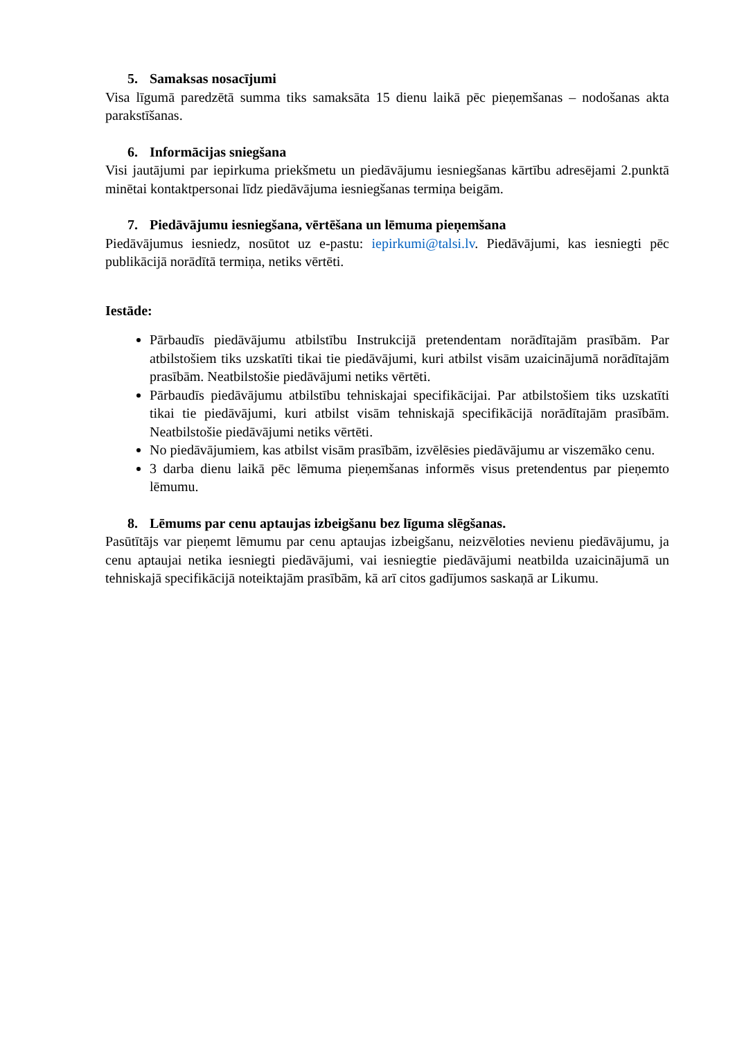5. Samaksas nosacījumi
Visa līgumā paredzētā summa tiks samaksāta 15 dienu laikā pēc pieņemšanas – nodošanas akta parakstīšanas.
6. Informācijas sniegšana
Visi jautājumi par iepirkuma priekšmetu un piedāvājumu iesniegšanas kārtību adresējami 2.punktā minētai kontaktpersonai līdz piedāvājuma iesniegšanas termiņa beigām.
7. Piedāvājumu iesniegšana, vērtēšana un lēmuma pieņemšana
Piedāvājumus iesniedz, nosūtot uz e-pastu: iepirkumi@talsi.lv. Piedāvājumi, kas iesniegti pēc publikācijā norādītā termiņa, netiks vērtēti.
Iestāde:
Pārbaudīs piedāvājumu atbilstību Instrukcijā pretendentam norādītajām prasībām. Par atbilstošiem tiks uzskatīti tikai tie piedāvājumi, kuri atbilst visām uzaicinājumā norādītajām prasībām. Neatbilstošie piedāvājumi netiks vērtēti.
Pārbaudīs piedāvājumu atbilstību tehniskajai specifikācijai. Par atbilstošiem tiks uzskatīti tikai tie piedāvājumi, kuri atbilst visām tehniskajā specifikācijā norādītajām prasībām. Neatbilstošie piedāvājumi netiks vērtēti.
No piedāvājumiem, kas atbilst visām prasībām, izvēlēsies piedāvājumu ar viszemāko cenu.
3 darba dienu laikā pēc lēmuma pieņemšanas informēs visus pretendentus par pieņemto lēmumu.
8. Lēmums par cenu aptaujas izbeigšanu bez līguma slēgšanas.
Pasūtītājs var pieņemt lēmumu par cenu aptaujas izbeigšanu, neizvēloties nevienu piedāvājumu, ja cenu aptaujai netika iesniegti piedāvājumi, vai iesniegtie piedāvājumi neatbilda uzaicinājumā un tehniskajā specifikācijā noteiktajām prasībām, kā arī citos gadījumos saskaņā ar Likumu.